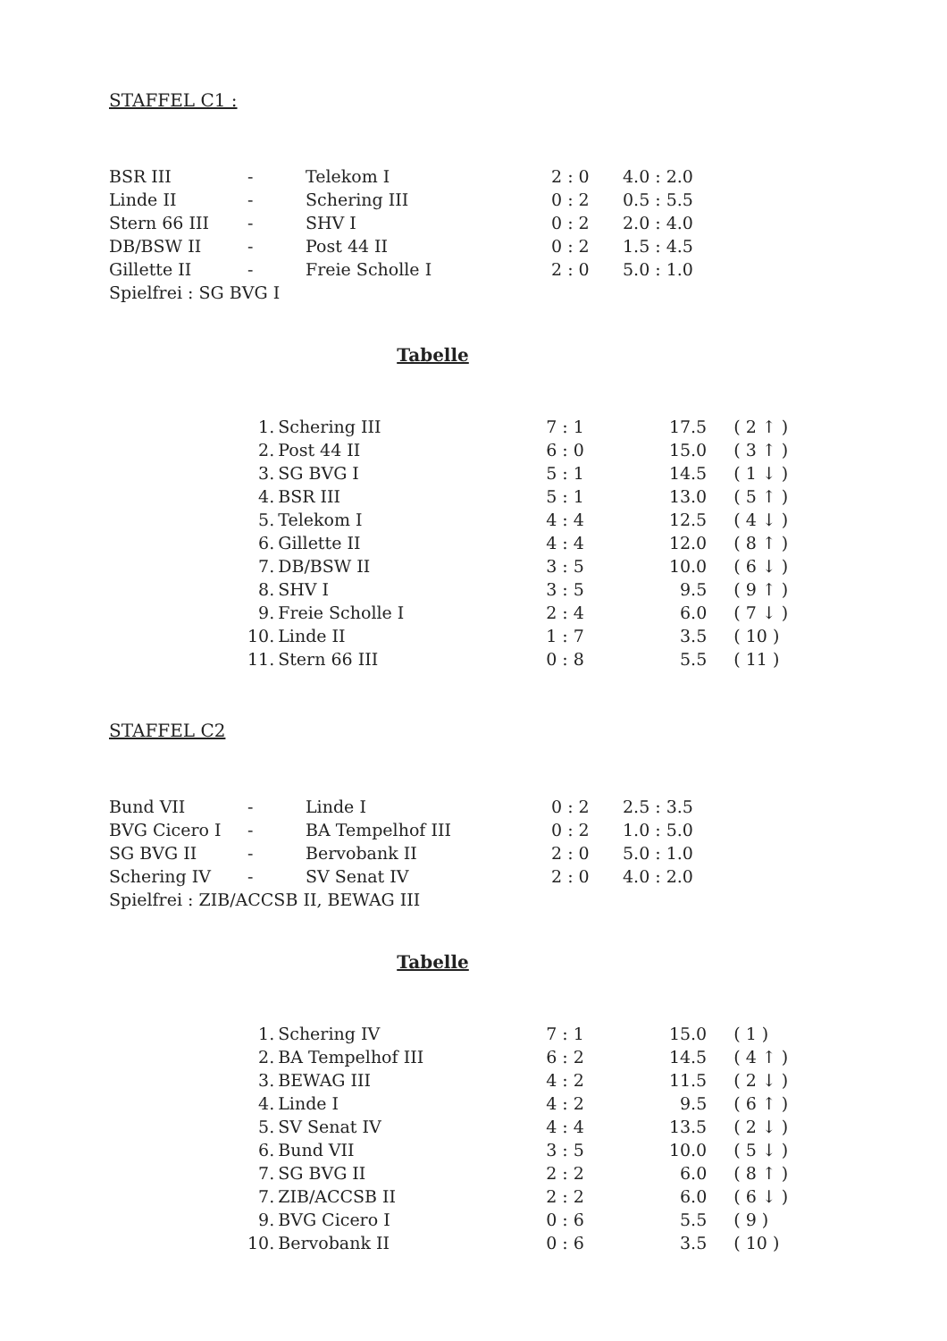STAFFEL C1 :
| BSR III | - | Telekom I | 2 : 0 | 4.0 : 2.0 |
| Linde II | - | Schering III | 0 : 2 | 0.5 : 5.5 |
| Stern 66 III | - | SHV I | 0 : 2 | 2.0 : 4.0 |
| DB/BSW II | - | Post 44 II | 0 : 2 | 1.5 : 4.5 |
| Gillette II | - | Freie Scholle I | 2 : 0 | 5.0 : 1.0 |
| Spielfrei : SG BVG I | | | | |
Tabelle
| 1. | Schering III | 7 : 1 | 17.5 | ( 2 ↑ ) |
| 2. | Post 44 II | 6 : 0 | 15.0 | ( 3 ↑ ) |
| 3. | SG BVG I | 5 : 1 | 14.5 | ( 1 ↓ ) |
| 4. | BSR III | 5 : 1 | 13.0 | ( 5 ↑ ) |
| 5. | Telekom I | 4 : 4 | 12.5 | ( 4 ↓ ) |
| 6. | Gillette II | 4 : 4 | 12.0 | ( 8 ↑ ) |
| 7. | DB/BSW II | 3 : 5 | 10.0 | ( 6 ↓ ) |
| 8. | SHV I | 3 : 5 | 9.5 | ( 9 ↑ ) |
| 9. | Freie Scholle I | 2 : 4 | 6.0 | ( 7 ↓ ) |
| 10. | Linde II | 1 : 7 | 3.5 | ( 10 ) |
| 11. | Stern 66 III | 0 : 8 | 5.5 | ( 11 ) |
STAFFEL C2
| Bund VII | - | Linde I | 0 : 2 | 2.5 : 3.5 |
| BVG Cicero I | - | BA Tempelhof III | 0 : 2 | 1.0 : 5.0 |
| SG BVG II | - | Bervobank II | 2 : 0 | 5.0 : 1.0 |
| Schering IV | - | SV Senat IV | 2 : 0 | 4.0 : 2.0 |
| Spielfrei : ZIB/ACCSB II, BEWAG III | | | | |
Tabelle
| 1. | Schering IV | 7 : 1 | 15.0 | ( 1 ) |
| 2. | BA Tempelhof III | 6 : 2 | 14.5 | ( 4 ↑ ) |
| 3. | BEWAG III | 4 : 2 | 11.5 | ( 2 ↓ ) |
| 4. | Linde I | 4 : 2 | 9.5 | ( 6 ↑ ) |
| 5. | SV Senat IV | 4 : 4 | 13.5 | ( 2 ↓ ) |
| 6. | Bund VII | 3 : 5 | 10.0 | ( 5 ↓ ) |
| 7. | SG BVG II | 2 : 2 | 6.0 | ( 8 ↑ ) |
| 7. | ZIB/ACCSB II | 2 : 2 | 6.0 | ( 6 ↓ ) |
| 9. | BVG Cicero I | 0 : 6 | 5.5 | ( 9 ) |
| 10. | Bervobank II | 0 : 6 | 3.5 | ( 10 ) |